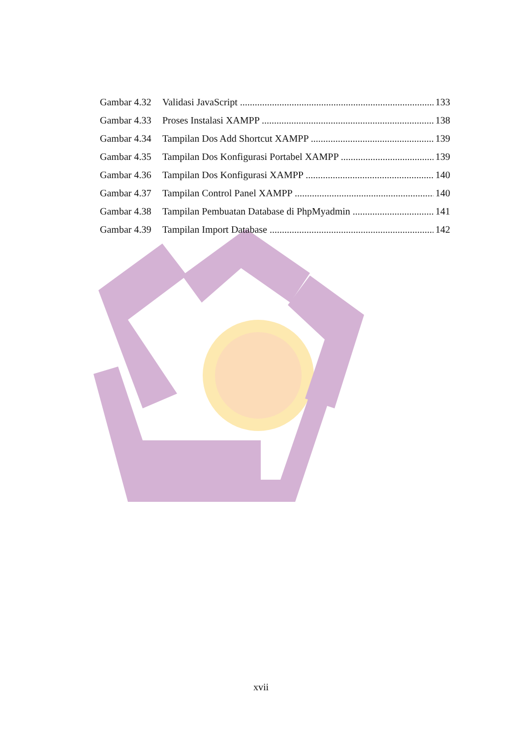Gambar 4.32 Validasi JavaScript 133
Gambar 4.33 Proses Instalasi XAMPP 138
Gambar 4.34 Tampilan Dos Add Shortcut XAMPP 139
Gambar 4.35 Tampilan Dos Konfigurasi Portabel XAMPP 139
Gambar 4.36 Tampilan Dos Konfigurasi XAMPP 140
Gambar 4.37 Tampilan Control Panel XAMPP 140
Gambar 4.38 Tampilan Pembuatan Database di PhpMyadmin 141
Gambar 4.39 Tampilan Import Database 142
xvii